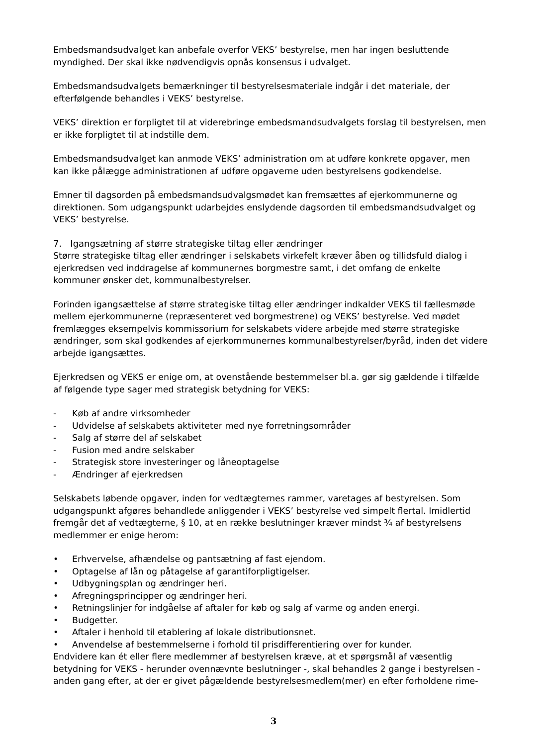Embedsmandsudvalget kan anbefale overfor VEKS’ bestyrelse, men har ingen besluttende myndighed. Der skal ikke nødvendigvis opnås konsensus i udvalget.
Embedsmandsudvalgets bemærkninger til bestyrelsesmateriale indgår i det materiale, der efterfølgende behandles i VEKS’ bestyrelse.
VEKS’ direktion er forpligtet til at viderebringe embedsmandsudvalgets forslag til bestyrelsen, men er ikke forpligtet til at indstille dem.
Embedsmandsudvalget kan anmode VEKS’ administration om at udføre konkrete opgaver, men kan ikke pålægge administrationen af udføre opgaverne uden bestyrelsens godkendelse.
Emner til dagsorden på embedsmandsudvalgsmødet kan fremsættes af ejerkommunerne og direktionen. Som udgangspunkt udarbejdes enslydende dagsorden til embedsmandsudvalget og VEKS’ bestyrelse.
7. Igangsætning af større strategiske tiltag eller ændringer
Større strategiske tiltag eller ændringer i selskabets virkefelt kræver åben og tillidsfuld dialog i ejerkredsen ved inddragelse af kommunernes borgmestre samt, i det omfang de enkelte kommuner ønsker det, kommunalbestyrelser.
Forinden igangsættelse af større strategiske tiltag eller ændringer indkalder VEKS til fællesmøde mellem ejerkommunerne (repræsenteret ved borgmestrene) og VEKS’ bestyrelse. Ved mødet fremlægges eksempelvis kommissorium for selskabets videre arbejde med større strategiske ændringer, som skal godkendes af ejerkommunernes kommunalbestyrelser/byråd, inden det videre arbejde igangsættes.
Ejerkredsen og VEKS er enige om, at ovenstående bestemmelser bl.a. gør sig gældende i tilfælde af følgende type sager med strategisk betydning for VEKS:
- Køb af andre virksomheder
- Udvidelse af selskabets aktiviteter med nye forretningsområder
- Salg af større del af selskabet
- Fusion med andre selskaber
- Strategisk store investeringer og låneoptagelse
- Ændringer af ejerkredsen
Selskabets løbende opgaver, inden for vedtægternes rammer, varetages af bestyrelsen. Som udgangspunkt afgøres behandlede anliggender i VEKS’ bestyrelse ved simpelt flertal. Imidlertid fremgår det af vedtægterne, § 10, at en række beslutninger kræver mindst ¾ af bestyrelsens medlemmer er enige herom:
• Erhvervelse, afhændelse og pantsætning af fast ejendom.
• Optagelse af lån og påtagelse af garantiforpligtigelser.
• Udbygningsplan og ændringer heri.
• Afregningsprincipper og ændringer heri.
• Retningslinjer for indgåelse af aftaler for køb og salg af varme og anden energi.
• Budgetter.
• Aftaler i henhold til etablering af lokale distributionsnet.
• Anvendelse af bestemmelserne i forhold til prisdifferentiering over for kunder.
Endvidere kan ét eller flere medlemmer af bestyrelsen kræve, at et spørgsmål af væsentlig betydning for VEKS - herunder ovennævnte beslutninger -, skal behandles 2 gange i bestyrelsen - anden gang efter, at der er givet pågældende bestyrelsesmedlem(mer) en efter forholdene rime-
3